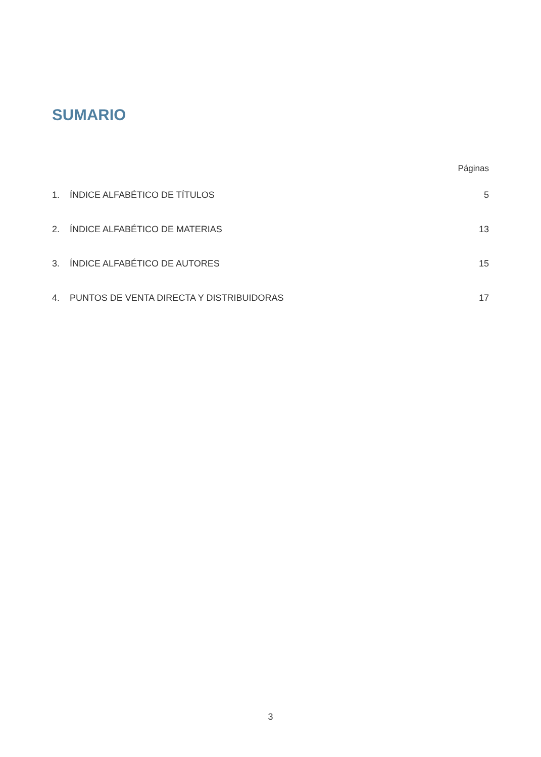SUMARIO
Páginas
1. ÍNDICE ALFABÉTICO DE TÍTULOS 5
2. ÍNDICE ALFABÉTICO DE MATERIAS 13
3. ÍNDICE ALFABÉTICO DE AUTORES 15
4. PUNTOS DE VENTA DIRECTA Y DISTRIBUIDORAS 17
3